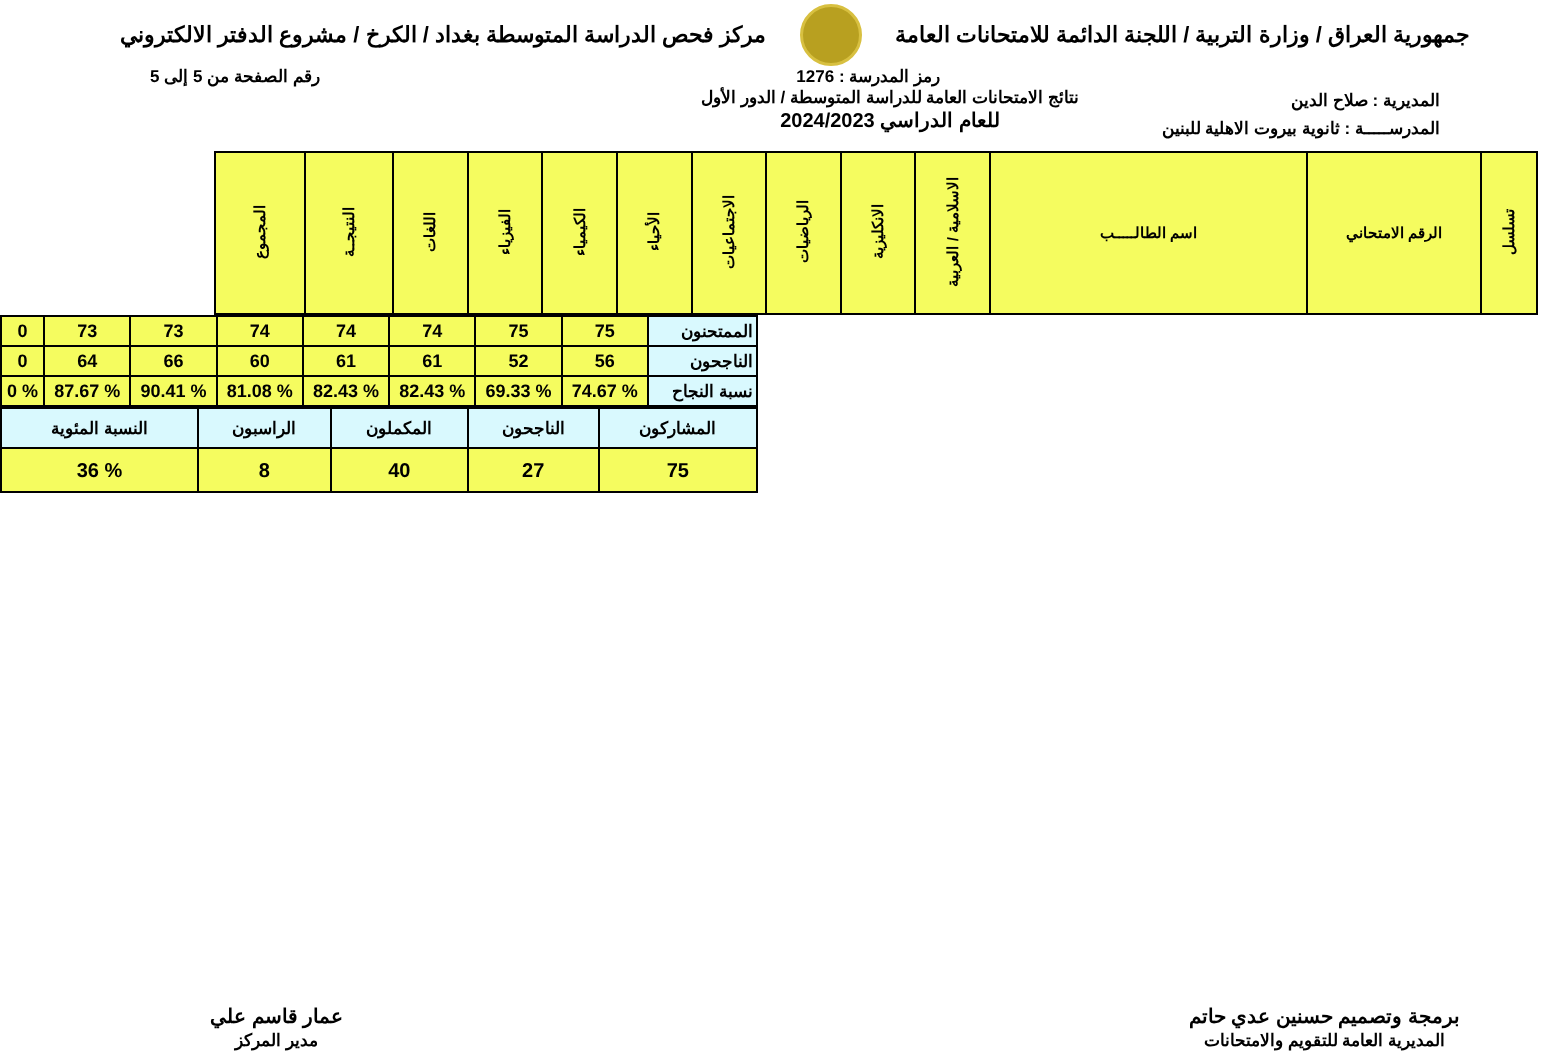جمهورية العراق / وزارة التربية / اللجنة الدائمة للامتحانات العامة
مركز فحص الدراسة المتوسطة بغداد / الكرخ / مشروع الدفتر الالكتروني
رمز المدرسة : 1276 رقم الصفحة من 5 إلى 5
المديرية : صلاح الدين
المدرســـــة : ثانوية بيروت الاهلية للبنين
نتائج الامتحانات العامة للدراسة المتوسطة / الدور الأول
للعام الدراسي 2024/2023
| تسلسل | الرقم الامتحاني | اسم الطالـــــب | الاسلامية / العربية | الانكليزية | الرياضيات | الاجتماعيات | الأحياء | الكيمياء | الفيزياء | اللغات | النتيجــة | المجموع |
| --- | --- | --- | --- | --- | --- | --- | --- | --- | --- | --- | --- | --- |
| الممتحنون | 75 | 75 | 74 | 74 | 74 | 73 | 73 | 0 |
| الناجحون | 56 | 52 | 61 | 61 | 60 | 66 | 64 | 0 |
| نسبة النجاح | % 74.67 | % 69.33 | % 82.43 | % 82.43 | % 81.08 | % 90.41 | % 87.67 | % 0 |
| المشاركون | الناجحون | المكملون | الراسبون | النسبة المئوية |
| 75 | 27 | 40 | 8 | % 36 |
برمجة وتصميم حسنين عدي حاتم
المديرية العامة للتقويم والامتحانات
عمار قاسم علي
مدير المركز